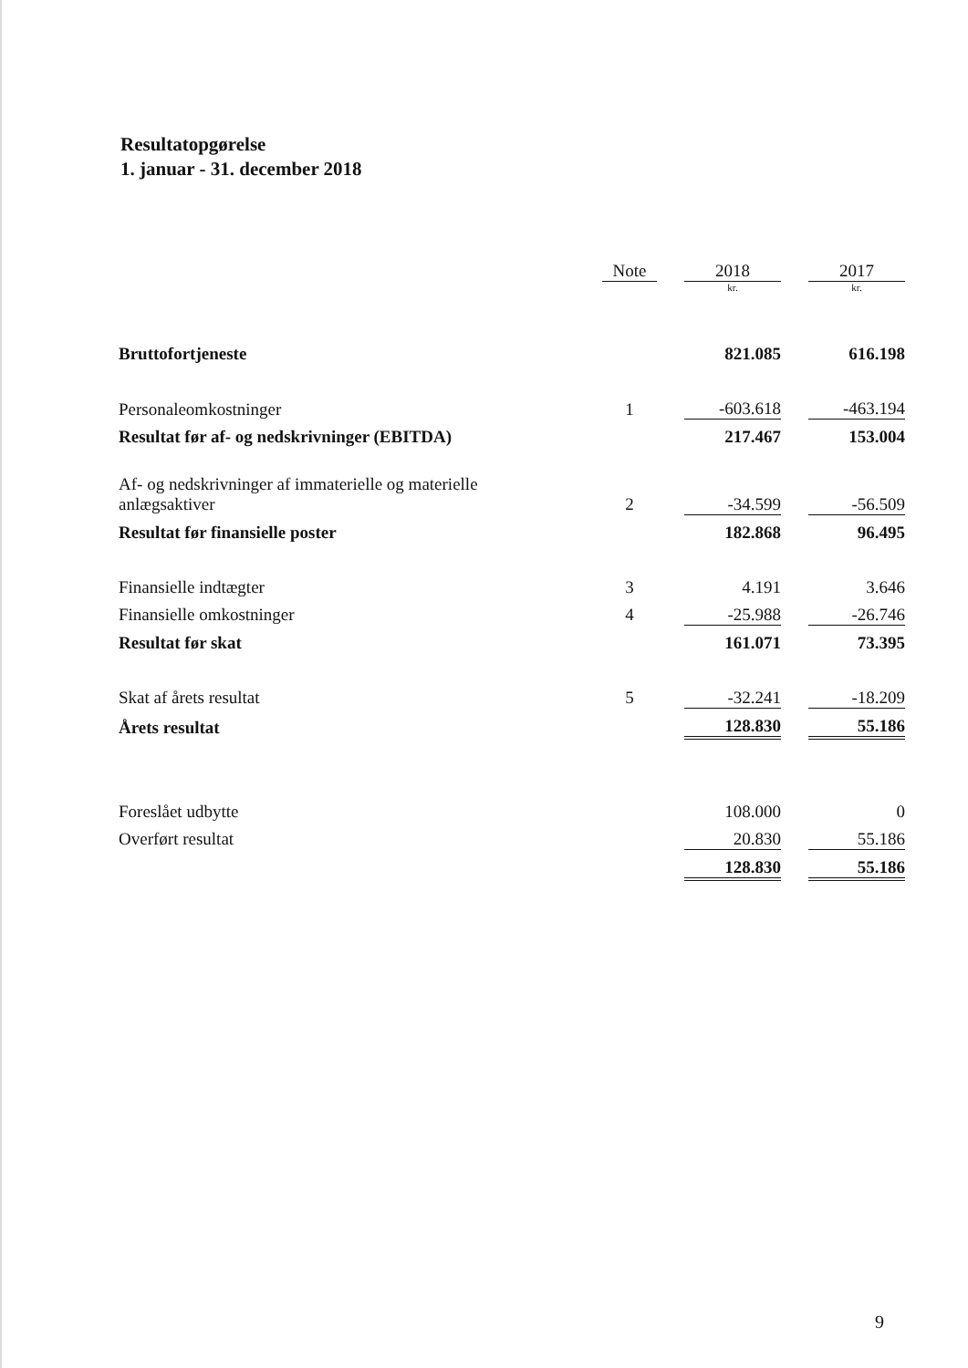Resultatopgørelse
1. januar - 31. december 2018
| | Note | | 2018 | | 2017 |
| --- | --- | --- | --- | --- | --- |
| | | | kr. | | kr. |
| Bruttofortjeneste | | | 821.085 | | 616.198 |
| Personaleomkostninger | 1 | | -603.618 | | -463.194 |
| Resultat før af- og nedskrivninger (EBITDA) | | | 217.467 | | 153.004 |
| Af- og nedskrivninger af immaterielle og materielle anlægsaktiver | 2 | | -34.599 | | -56.509 |
| Resultat før finansielle poster | | | 182.868 | | 96.495 |
| Finansielle indtægter | 3 | | 4.191 | | 3.646 |
| Finansielle omkostninger | 4 | | -25.988 | | -26.746 |
| Resultat før skat | | | 161.071 | | 73.395 |
| Skat af årets resultat | 5 | | -32.241 | | -18.209 |
| Årets resultat | | | 128.830 | | 55.186 |
| Foreslået udbytte | | | 108.000 | | 0 |
| Overført resultat | | | 20.830 | | 55.186 |
| | | | 128.830 | | 55.186 |
9